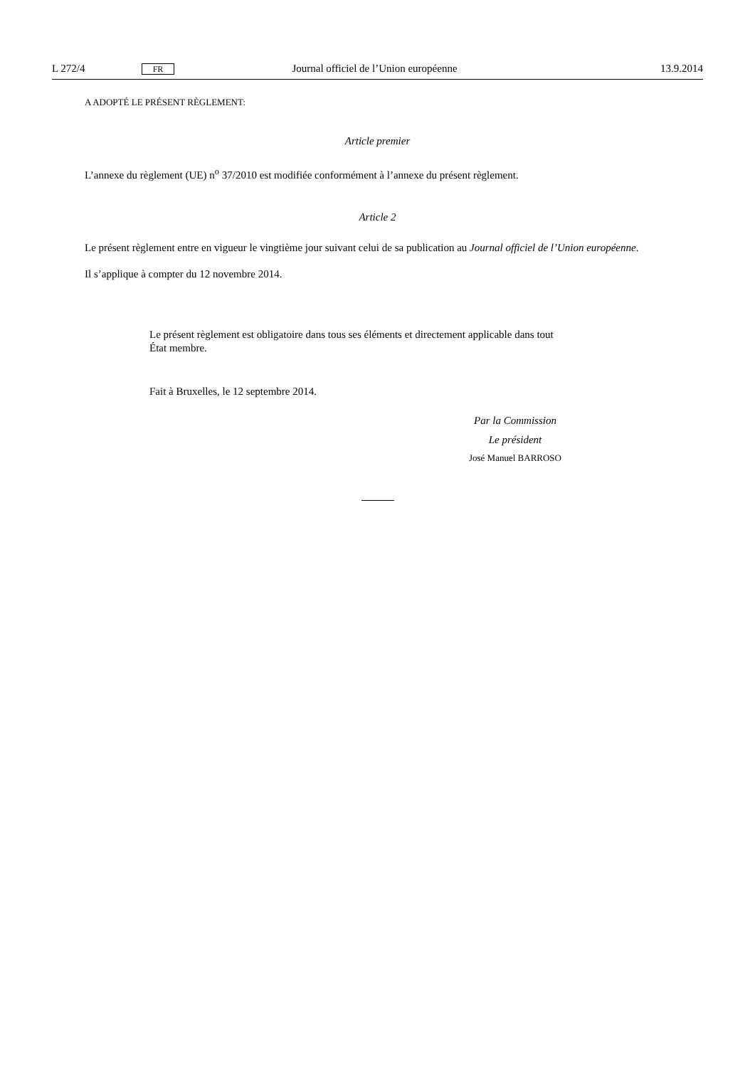L 272/4 FR Journal officiel de l’Union européenne 13.9.2014
A ADOPTÉ LE PRÉSENT RÈGLEMENT:
Article premier
L’annexe du règlement (UE) n<sup>o</sup> 37/2010 est modifiée conformément à l’annexe du présent règlement.
Article 2
Le présent règlement entre en vigueur le vingtième jour suivant celui de sa publication au Journal officiel de l’Union européenne.
Il s’applique à compter du 12 novembre 2014.
Le présent règlement est obligatoire dans tous ses éléments et directement applicable dans tout
État membre.
Fait à Bruxelles, le 12 septembre 2014.
Par la Commission
Le président
José Manuel BARROSO